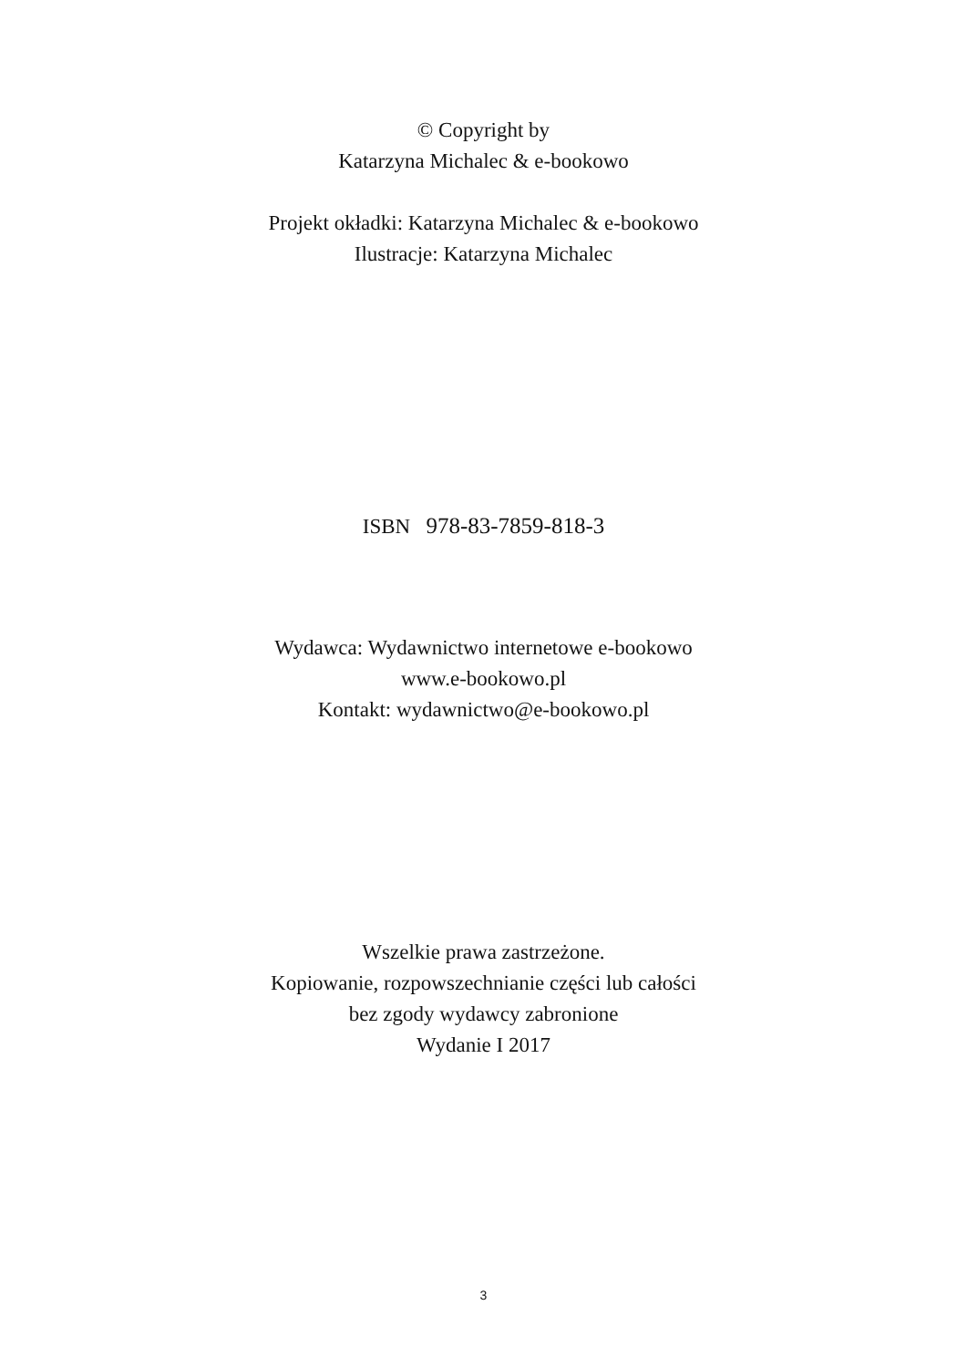© Copyright by
Katarzyna Michalec & e-bookowo
Projekt okładki: Katarzyna Michalec & e-bookowo
Ilustracje: Katarzyna Michalec
ISBN 978-83-7859-818-3
Wydawca: Wydawnictwo internetowe e-bookowo
www.e-bookowo.pl
Kontakt: wydawnictwo@e-bookowo.pl
Wszelkie prawa zastrzeżone.
Kopiowanie, rozpowszechnianie części lub całości
bez zgody wydawcy zabronione
Wydanie I 2017
3